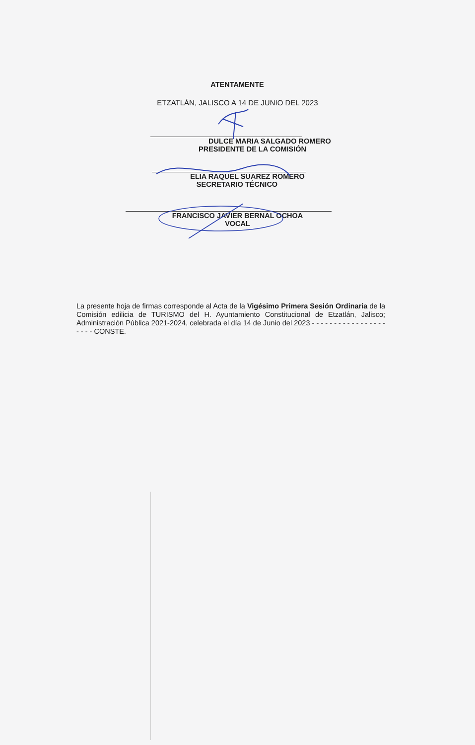ATENTAMENTE
ETZATLÁN, JALISCO A 14 DE JUNIO DEL 2023
DULCE MARIA SALGADO ROMERO
PRESIDENTE DE LA COMISIÓN
ELIA RAQUEL SUAREZ ROMERO
SECRETARIO TÉCNICO
FRANCISCO JAVIER BERNAL OCHOA
VOCAL
La presente hoja de firmas corresponde al Acta de la Vigésimo Primera Sesión Ordinaria de la Comisión edilicia de TURISMO del H. Ayuntamiento Constitucional de Etzatlán, Jalisco; Administración Pública 2021-2024, celebrada el día 14 de Junio del 2023 - - - - - - - - - - - - - - - - - - - - - CONSTE.